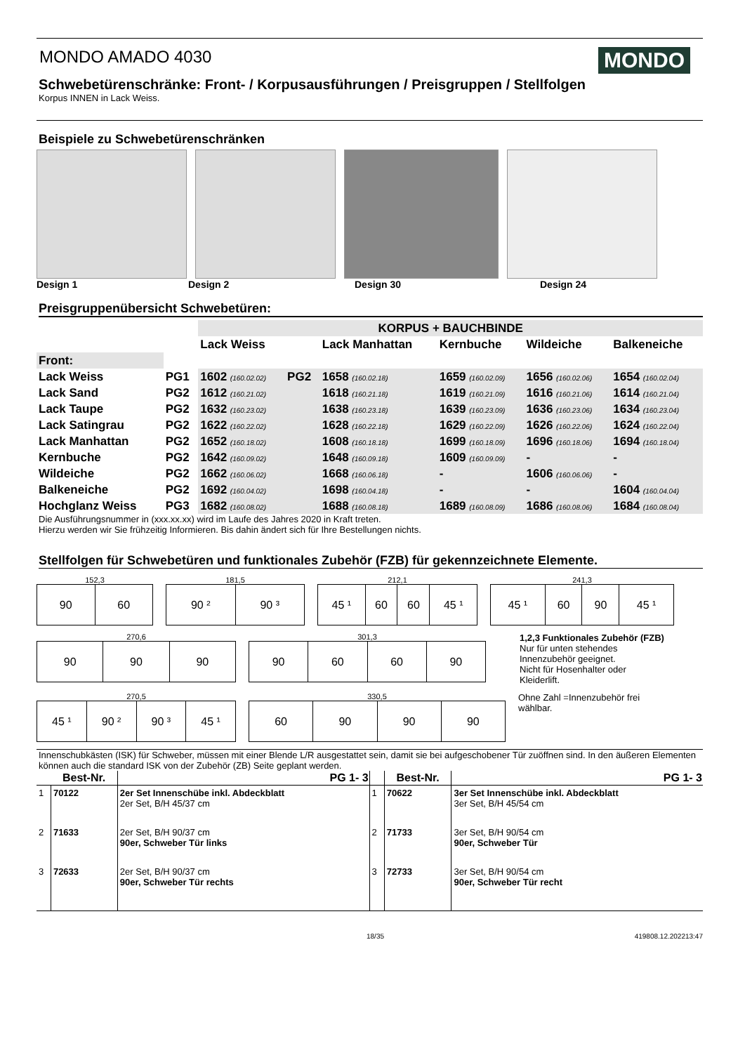MONDO AMADO 4030 MONDO
Schwebetürenschränke: Front- / Korpusausführungen / Preisgruppen / Stellfolgen
Korpus INNEN in Lack Weiss.
Beispiele zu Schwebetürenschränken
Design 1 Design 2 Design 30 Design 24
Preisgruppenübersicht Schwebetüren:
| | | KORPUS + BAUCHBINDE | | | | | |
| | | Lack Weiss | | Lack Manhattan | Kernbuche | Wildeiche | Balkeneiche |
| Front: | | | | | | | |
| Lack Weiss | PG1 | 1602 (160.02.02) | PG2 | 1658 (160.02.18) | 1659 (160.02.09) | 1656 (160.02.06) | 1654 (160.02.04) |
| Lack Sand | PG2 | 1612 (160.21.02) | | 1618 (160.21.18) | 1619 (160.21.09) | 1616 (160.21.06) | 1614 (160.21.04) |
| Lack Taupe | PG2 | 1632 (160.23.02) | | 1638 (160.23.18) | 1639 (160.23.09) | 1636 (160.23.06) | 1634 (160.23.04) |
| Lack Satingrau | PG2 | 1622 (160.22.02) | | 1628 (160.22.18) | 1629 (160.22.09) | 1626 (160.22.06) | 1624 (160.22.04) |
| Lack Manhattan | PG2 | 1652 (160.18.02) | | 1608 (160.18.18) | 1699 (160.18.09) | 1696 (160.18.06) | 1694 (160.18.04) |
| Kernbuche | PG2 | 1642 (160.09.02) | | 1648 (160.09.18) | 1609 (160.09.09) | - | - |
| Wildeiche | PG2 | 1662 (160.06.02) | | 1668 (160.06.18) | - | 1606 (160.06.06) | - |
| Balkeneiche | PG2 | 1692 (160.04.02) | | 1698 (160.04.18) | - | - | 1604 (160.04.04) |
| Hochglanz Weiss | PG3 | 1682 (160.08.02) | | 1688 (160.08.18) | 1689 (160.08.09) | 1686 (160.08.06) | 1684 (160.08.04) |
Die Ausführungsnummer in (xxx.xx.xx) wird im Laufe des Jahres 2020 in Kraft treten.
Hierzu werden wir Sie frühzeitig Informieren. Bis dahin ändert sich für Ihre Bestellungen nichts.
Stellfolgen für Schwebetüren und funktionales Zubehör (FZB) für gekennzeichnete Elemente.
152,3
| 90 | 60 |
181,5
| 90 ² | 90 ³ |
212,1
| 45 ¹ | 60 | 60 | 45 ¹ |
241,3
| 45 ¹ | 60 | 90 | 45 ¹ |
270,6
| 90 | 90 | 90 |
301,3
| 90 | 60 | 60 | 90 |
1,2,3 Funktionales Zubehör (FZB)
Nur für unten stehendes
Innenzubehör geeignet.
Nicht für Hosenhalter oder
Kleiderlift.
270,5
| 45 ¹ | 90 ² | 90 ³ | 45 ¹ |
330,5
| 60 | 90 | 90 | 90 |
Ohne Zahl =Innenzubehör frei
wählbar.
Innenschubkästen (ISK) für Schweber, müssen mit einer Blende L/R ausgestattet sein, damit sie bei aufgeschobener Tür zuöffnen sind. In den äußeren Elementen können auch die standard ISK von der Zubehör (ZB) Seite geplant werden.
| | Best-Nr. | PG 1- 3 | | Best-Nr. | PG 1- 3 |
| 1 | 70122 | 2er Set Innenschübe inkl. Abdeckblatt 2er Set, B/H 45/37 cm | 1 | 70622 | 3er Set Innenschübe inkl. Abdeckblatt 3er Set, B/H 45/54 cm |
| 2 | 71633 | 2er Set, B/H 90/37 cm 90er, Schweber Tür links | 2 | 71733 | 3er Set, B/H 90/54 cm 90er, Schweber Tür |
| 3 | 72633 | 2er Set, B/H 90/37 cm 90er, Schweber Tür rechts | 3 | 72733 | 3er Set, B/H 90/54 cm 90er, Schweber Tür recht |
18/35 419808.12.202213:47